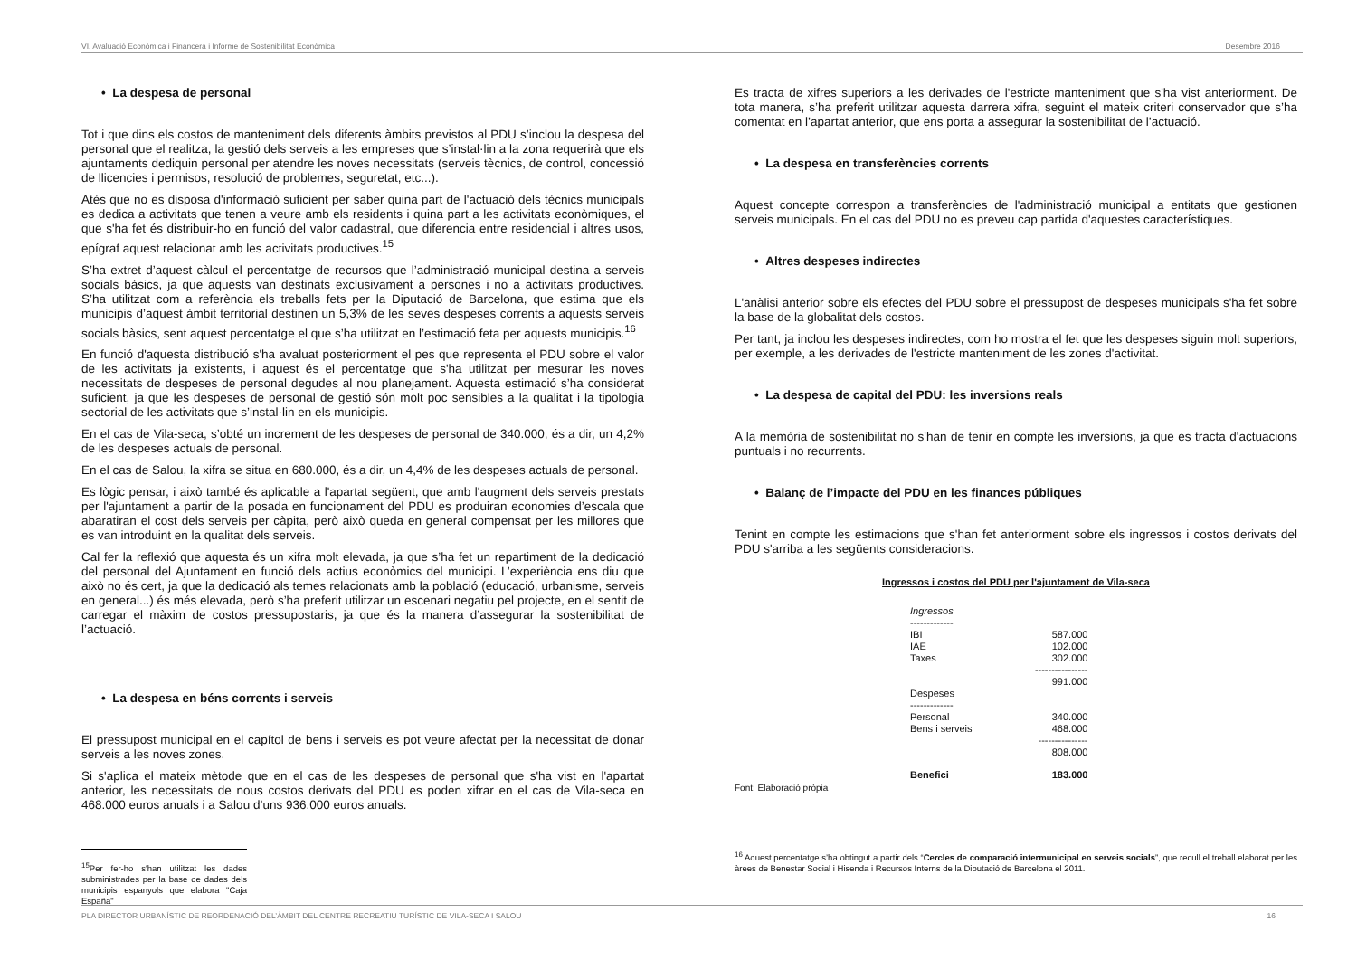VI. Avaluació Econòmica i Financera i Informe de Sostenibilitat Econòmica Desembre 2016
• La despesa de personal
Tot i que dins els costos de manteniment dels diferents àmbits previstos al PDU s’inclou la despesa del personal que el realitza, la gestió dels serveis a les empreses que s’instal·lin a la zona requerirà que els ajuntaments dediquin personal per atendre les noves necessitats (serveis tècnics, de control, concessió de llicencies i permisos, resolució de problemes, seguretat, etc...).
Atès que no es disposa d'informació suficient per saber quina part de l'actuació dels tècnics municipals es dedica a activitats que tenen a veure amb els residents i quina part a les activitats econòmiques, el que s'ha fet és distribuir-ho en funció del valor cadastral, que diferencia entre residencial i altres usos, epígraf aquest relacionat amb les activitats productives.<sup>15</sup>
S’ha extret d’aquest càlcul el percentatge de recursos que l’administració municipal destina a serveis socials bàsics, ja que aquests van destinats exclusivament a persones i no a activitats productives. S’ha utilitzat com a referència els treballs fets per la Diputació de Barcelona, que estima que els municipis d’aquest àmbit territorial destinen un 5,3% de les seves despeses corrents a aquests serveis socials bàsics, sent aquest percentatge el que s’ha utilitzat en l’estimació feta per aquests municipis.<sup>16</sup>
En funció d'aquesta distribució s'ha avaluat posteriorment el pes que representa el PDU sobre el valor de les activitats ja existents, i aquest és el percentatge que s'ha utilitzat per mesurar les noves necessitats de despeses de personal degudes al nou planejament. Aquesta estimació s’ha considerat suficient, ja que les despeses de personal de gestió són molt poc sensibles a la qualitat i la tipologia sectorial de les activitats que s’instal·lin en els municipis.
En el cas de Vila-seca, s’obté un increment de les despeses de personal de 340.000, és a dir, un 4,2% de les despeses actuals de personal.
En el cas de Salou, la xifra se situa en 680.000, és a dir, un 4,4% de les despeses actuals de personal.
Es lògic pensar, i això també és aplicable a l'apartat següent, que amb l'augment dels serveis prestats per l'ajuntament a partir de la posada en funcionament del PDU es produiran economies d’escala que abaratiran el cost dels serveis per càpita, però això queda en general compensat per les millores que es van introduint en la qualitat dels serveis.
Cal fer la reflexió que aquesta és un xifra molt elevada, ja que s’ha fet un repartiment de la dedicació del personal del Ajuntament en funció dels actius econòmics del municipi. L’experiència ens diu que això no és cert, ja que la dedicació als temes relacionats amb la població (educació, urbanisme, serveis en general...) és més elevada, però s’ha preferit utilitzar un escenari negatiu pel projecte, en el sentit de carregar el màxim de costos pressupostaris, ja que és la manera d’assegurar la sostenibilitat de l’actuació.
• La despesa en béns corrents i serveis
El pressupost municipal en el capítol de bens i serveis es pot veure afectat per la necessitat de donar serveis a les noves zones.
Si s'aplica el mateix mètode que en el cas de les despeses de personal que s'ha vist en l'apartat anterior, les necessitats de nous costos derivats del PDU es poden xifrar en el cas de Vila-seca en 468.000 euros anuals i a Salou d’uns 936.000 euros anuals.
<sup>15</sup> Per fer-ho s'han utilitzat les dades subministrades per la base de dades dels municipis espanyols que elabora "Caja España"
Es tracta de xifres superiors a les derivades de l'estricte manteniment que s'ha vist anteriorment. De tota manera, s’ha preferit utilitzar aquesta darrera xifra, seguint el mateix criteri conservador que s’ha comentat en l’apartat anterior, que ens porta a assegurar la sostenibilitat de l’actuació.
• La despesa en transferències corrents
Aquest concepte correspon a transferències de l'administració municipal a entitats que gestionen serveis municipals. En el cas del PDU no es preveu cap partida d'aquestes característiques.
• Altres despeses indirectes
L'anàlisi anterior sobre els efectes del PDU sobre el pressupost de despeses municipals s'ha fet sobre la base de la globalitat dels costos.
Per tant, ja inclou les despeses indirectes, com ho mostra el fet que les despeses siguin molt superiors, per exemple, a les derivades de l'estricte manteniment de les zones d'activitat.
• La despesa de capital del PDU: les inversions reals
A la memòria de sostenibilitat no s'han de tenir en compte les inversions, ja que es tracta d'actuacions puntuals i no recurrents.
• Balanç de l’impacte del PDU en les finances públiques
Tenint en compte les estimacions que s'han fet anteriorment sobre els ingressos i costos derivats del PDU s'arriba a les següents consideracions.
Ingressos i costos del PDU per l'ajuntament de Vila-seca
| Ingressos | |
| ------------- | |
| IBI | 587.000 |
| IAE | 102.000 |
| Taxes | 302.000 |
| | ---------------- |
| | 991.000 |
| Despeses | |
| ------------- | |
| Personal | 340.000 |
| Bens i serveis | 468.000 |
| | --------------- |
| | 808.000 |
| Benefici | 183.000 |
Font: Elaboració pròpia
<sup>16</sup> Aquest percentatge s’ha obtingut a partir dels “Cercles de comparació intermunicipal en serveis socials”, que recull el treball elaborat per les àrees de Benestar Social i Hisenda i Recursos Interns de la Diputació de Barcelona el 2011.
PLA DIRECTOR URBANÍSTIC DE REORDENACIÓ DEL’ÀMBIT DEL CENTRE RECREATIU TURÍSTIC DE VILA-SECA I SALOU 16